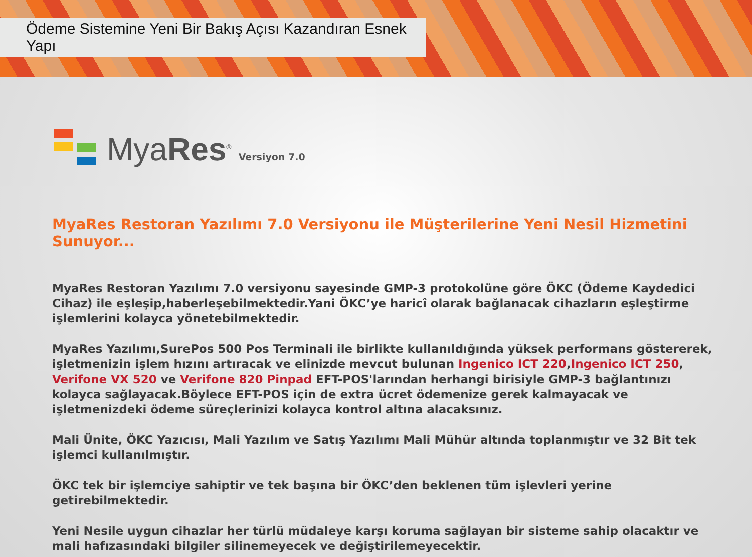Ödeme Sistemine Yeni Bir Bakış Açısı Kazandıran Esnek Yapı
MyaRes<sup>®</sup>
Versiyon 7.0
MyaRes Restoran Yazılımı 7.0 Versiyonu ile Müşterilerine Yeni Nesil Hizmetini Sunuyor...
MyaRes Restoran Yazılımı 7.0 versiyonu sayesinde GMP-3 protokolüne göre ÖKC (Ödeme Kaydedici Cihaz) ile eşleşip,haberleşebilmektedir.Yani ÖKC’ye haricî olarak bağlanacak cihazların eşleştirme işlemlerini kolayca yönetebilmektedir.
MyaRes Yazılımı,SurePos 500 Pos Terminali ile birlikte kullanıldığında yüksek performans göstererek, işletmenizin işlem hızını artıracak ve elinizde mevcut bulunan Ingenico ICT 220,Ingenico ICT 250, Verifone VX 520 ve Verifone 820 Pinpad EFT-POS'larından herhangi birisiyle GMP-3 bağlantınızı kolayca sağlayacak.Böylece EFT-POS için de extra ücret ödemenize gerek kalmayacak ve işletmenizdeki ödeme süreçlerinizi kolayca kontrol altına alacaksınız.
Mali Ünite, ÖKC Yazıcısı, Mali Yazılım ve Satış Yazılımı Mali Mühür altında toplanmıştır ve 32 Bit tek işlemci kullanılmıştır.
ÖKC tek bir işlemciye sahiptir ve tek başına bir ÖKC’den beklenen tüm işlevleri yerine getirebilmektedir.
Yeni Nesile uygun cihazlar her türlü müdaleye karşı koruma sağlayan bir sisteme sahip olacaktır ve mali hafızasındaki bilgiler silinemeyecek ve değiştirilemeyecektir.